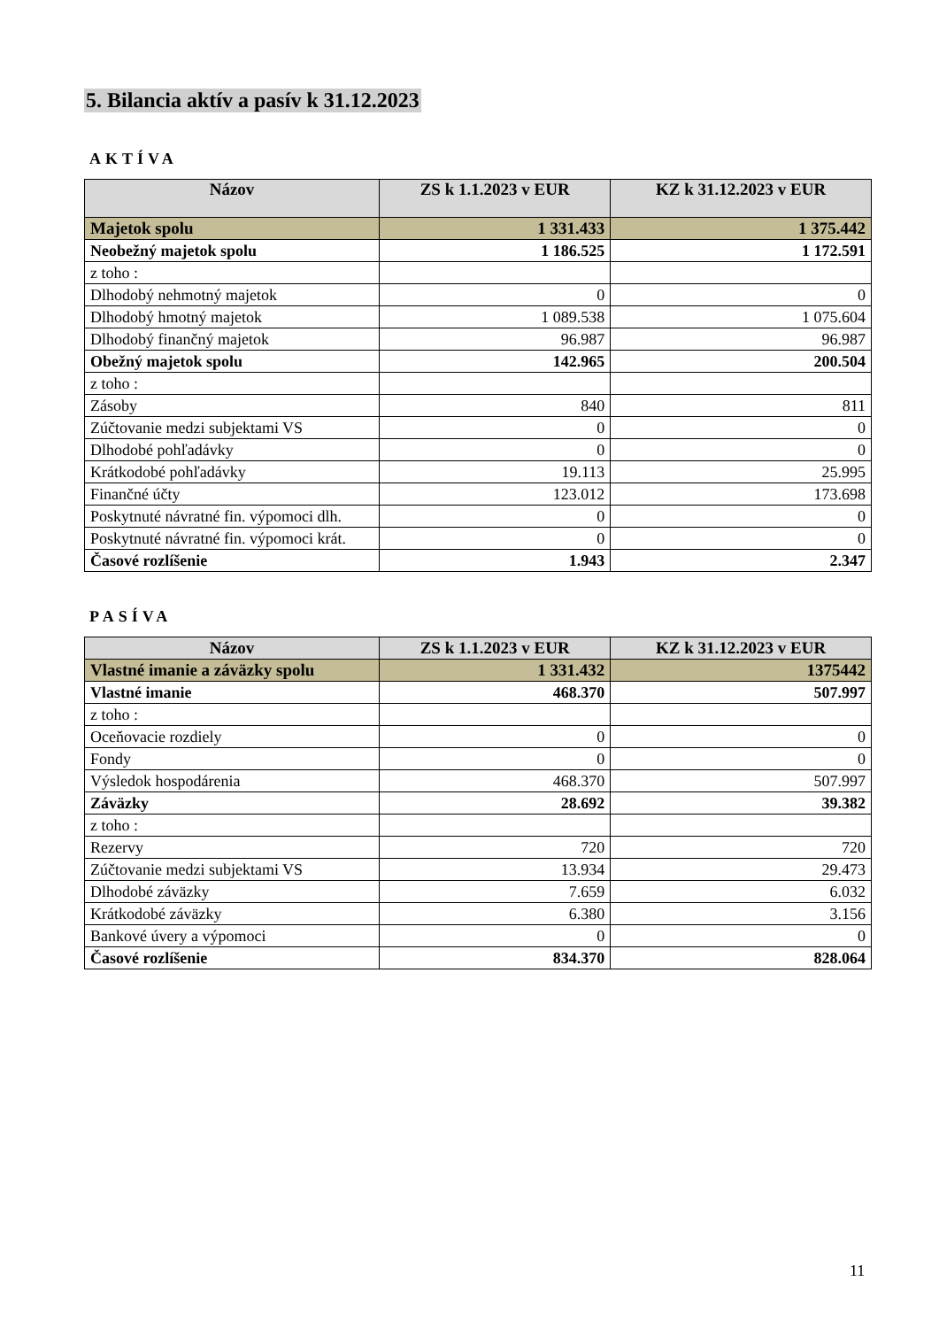5. Bilancia aktív a pasív k 31.12.2023
AKTÍVA
| Názov | ZS k 1.1.2023 v EUR | KZ k 31.12.2023 v EUR |
| --- | --- | --- |
| Majetok spolu | 1 331.433 | 1 375.442 |
| Neobežný majetok spolu | 1 186.525 | 1 172.591 |
| z toho : | | |
| Dlhodobý nehmotný majetok | 0 | 0 |
| Dlhodobý hmotný majetok | 1 089.538 | 1 075.604 |
| Dlhodobý finančný majetok | 96.987 | 96.987 |
| Obežný majetok spolu | 142.965 | 200.504 |
| z toho : | | |
| Zásoby | 840 | 811 |
| Zúčtovanie medzi subjektami VS | 0 | 0 |
| Dlhodobé pohľadávky | 0 | 0 |
| Krátkodobé pohľadávky | 19.113 | 25.995 |
| Finančné účty | 123.012 | 173.698 |
| Poskytnuté návratné fin. výpomoci dlh. | 0 | 0 |
| Poskytnuté návratné fin. výpomoci krát. | 0 | 0 |
| Časové rozlíšenie | 1.943 | 2.347 |
PASÍVA
| Názov | ZS k 1.1.2023 v EUR | KZ k 31.12.2023 v EUR |
| --- | --- | --- |
| Vlastné imanie a záväzky spolu | 1 331.432 | 1375442 |
| Vlastné imanie | 468.370 | 507.997 |
| z toho : | | |
| Oceňovacie rozdiely | 0 | 0 |
| Fondy | 0 | 0 |
| Výsledok hospodárenia | 468.370 | 507.997 |
| Záväzky | 28.692 | 39.382 |
| z toho : | | |
| Rezervy | 720 | 720 |
| Zúčtovanie medzi subjektami VS | 13.934 | 29.473 |
| Dlhodobé záväzky | 7.659 | 6.032 |
| Krátkodobé záväzky | 6.380 | 3.156 |
| Bankové úvery a výpomoci | 0 | 0 |
| Časové rozlíšenie | 834.370 | 828.064 |
11